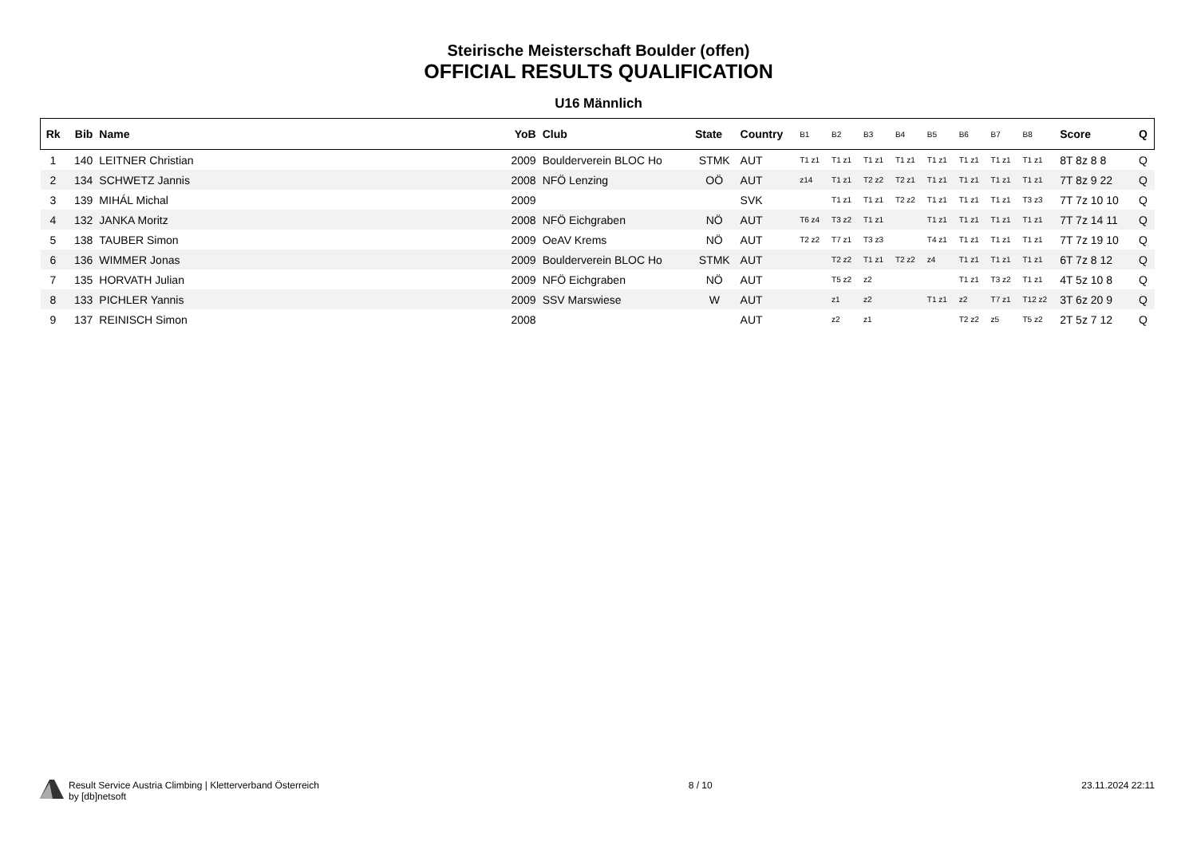Steirische Meisterschaft Boulder (offen)
OFFICIAL RESULTS QUALIFICATION
U16 Männlich
| Rk | Bib | Name | YoB | Club | State | Country | B1 | B2 | B3 | B4 | B5 | B6 | B7 | B8 | Score | Q |
| --- | --- | --- | --- | --- | --- | --- | --- | --- | --- | --- | --- | --- | --- | --- | --- | --- |
| 1 | 140 | LEITNER Christian | 2009 | Boulderverein BLOC Ho | STMK | AUT | T1 z1 | T1 z1 | T1 z1 | T1 z1 | T1 z1 | T1 z1 | T1 z1 | T1 z1 | 8T 8z 8 8 | Q |
| 2 | 134 | SCHWETZ Jannis | 2008 | NFÖ Lenzing | OÖ | AUT | z14 | T1 z1 | T2 z2 | T2 z1 | T1 z1 | T1 z1 | T1 z1 | T1 z1 | 7T 8z 9 22 | Q |
| 3 | 139 | MIHÁL Michal | 2009 | | | SVK | | T1 z1 | T1 z1 | T2 z2 | T1 z1 | T1 z1 | T1 z1 | T3 z3 | 7T 7z 10 10 | Q |
| 4 | 132 | JANKA Moritz | 2008 | NFÖ Eichgraben | NÖ | AUT | T6 z4 | T3 z2 | T1 z1 | | T1 z1 | T1 z1 | T1 z1 | T1 z1 | 7T 7z 14 11 | Q |
| 5 | 138 | TAUBER Simon | 2009 | OeAV Krems | NÖ | AUT | T2 z2 | T7 z1 | T3 z3 | | T4 z1 | T1 z1 | T1 z1 | T1 z1 | 7T 7z 19 10 | Q |
| 6 | 136 | WIMMER Jonas | 2009 | Boulderverein BLOC Ho | STMK | AUT | | T2 z2 | T1 z1 | T2 z2 | z4 | T1 z1 | T1 z1 | T1 z1 | 6T 7z 8 12 | Q |
| 7 | 135 | HORVATH Julian | 2009 | NFÖ Eichgraben | NÖ | AUT | | T5 z2 | z2 | | | T1 z1 | T3 z2 | T1 z1 | 4T 5z 10 8 | Q |
| 8 | 133 | PICHLER Yannis | 2009 | SSV Marswiese | W | AUT | | z1 | z2 | | T1 z1 | z2 | T7 z1 | T12 z2 | 3T 6z 20 9 | Q |
| 9 | 137 | REINISCH Simon | 2008 | | | AUT | | z2 | z1 | | | T2 z2 | z5 | T5 z2 | 2T 5z 7 12 | Q |
Result Service Austria Climbing | Kletterverband Österreich
by [db]netsoft
8 / 10 23.11.2024 22:11